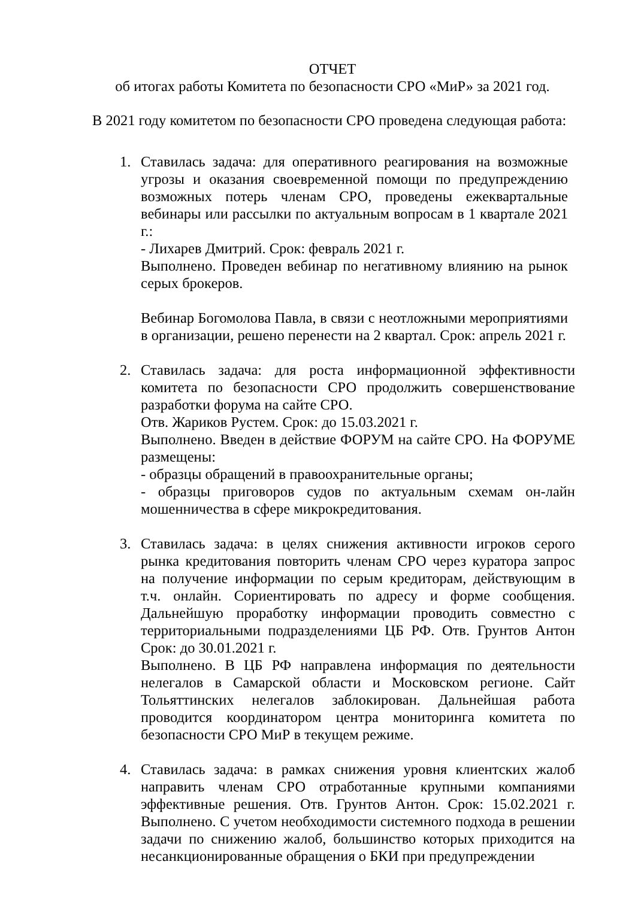ОТЧЕТ
об итогах работы Комитета по безопасности СРО «МиР» за 2021 год.
В 2021 году комитетом по безопасности СРО проведена следующая работа:
1. Ставилась задача: для оперативного реагирования на возможные угрозы и оказания своевременной помощи по предупреждению возможных потерь членам СРО, проведены ежеквартальные вебинары или рассылки по актуальным вопросам в 1 квартале 2021 г.:
- Лихарев Дмитрий. Срок: февраль 2021 г.
Выполнено. Проведен вебинар по негативному влиянию на рынок серых брокеров.
Вебинар Богомолова Павла, в связи с неотложными мероприятиями в организации, решено перенести на 2 квартал. Срок: апрель 2021 г.
2. Ставилась задача: для роста информационной эффективности комитета по безопасности СРО продолжить совершенствование разработки форума на сайте СРО.
Отв. Жариков Рустем. Срок: до 15.03.2021 г.
Выполнено. Введен в действие ФОРУМ на сайте СРО. На ФОРУМЕ размещены:
- образцы обращений в правоохранительные органы;
- образцы приговоров судов по актуальным схемам он-лайн мошенничества в сфере микрокредитования.
3. Ставилась задача: в целях снижения активности игроков серого рынка кредитования повторить членам СРО через куратора запрос на получение информации по серым кредиторам, действующим в т.ч. онлайн. Сориентировать по адресу и форме сообщения. Дальнейшую проработку информации проводить совместно с территориальными подразделениями ЦБ РФ. Отв. Грунтов Антон Срок: до 30.01.2021 г.
Выполнено. В ЦБ РФ направлена информация по деятельности нелегалов в Самарской области и Московском регионе. Сайт Тольяттинских нелегалов заблокирован. Дальнейшая работа проводится координатором центра мониторинга комитета по безопасности СРО МиР в текущем режиме.
4. Ставилась задача: в рамках снижения уровня клиентских жалоб направить членам СРО отработанные крупными компаниями эффективные решения. Отв. Грунтов Антон. Срок: 15.02.2021 г. Выполнено. С учетом необходимости системного подхода в решении задачи по снижению жалоб, большинство которых приходится на несанкционированные обращения о БКИ при предупреждении